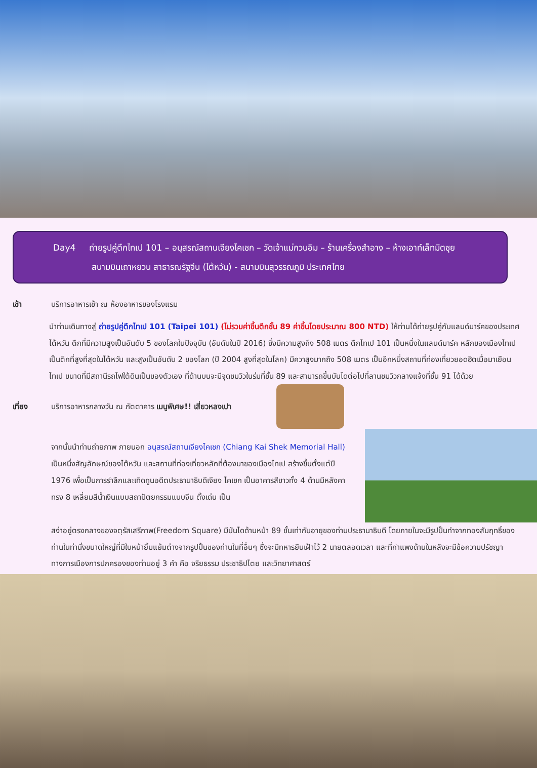Day4 ถ่ายรูปคู่ตึกไทเป 101 – อนุสรณ์สถานเจียงไคเชก – วัดเจ้าแม่กวนอิม – ร้านเครื่องสำอาง – ห้างเอาท์เล็ทมิตซุย
สนามบินเถาหยวน สาธารณรัฐจีน (ไต้หวัน) - สนามบินสุวรรณภูมิ ประเทศไทย
เช้า บริการอาหารเช้า ณ ห้องอาหารของโรงแรม
นำท่านเดินทางสู่ ถ่ายรูปคู่ตึกไทเป 101 (Taipei 101) (ไม่รวมค่าขึ้นตึกชั้น 89 ค่าขึ้นโดยประมาณ 800 NTD) ให้ท่านได้ถ่ายรูปคู่กับแลนด์มาร์คของประเทศไต้หวัน ตึกที่มีความสูงเป็นอันดับ 5 ของโลกในปัจจุบัน (อันดับในปี 2016) ซึ่งมีความสูงถึง 508 เมตร ตึกไทเป 101 เป็นหนึ่งในแลนด์มาร์ค หลักของเมืองไทเป เป็นตึกที่สูงที่สุดในไต้หวัน และสูงเป็นอันดับ 2 ของโลก (ปี 2004 สูงที่สุดในโลก) มีควาสูงมากถึง 508 เมตร เป็นอีกหนึ่งสถานที่ท่องเที่ยวยอดฮิตเมื่อมาเยือนไทเป ขนาดที่มีสถานีรถไฟใต้ดินเป็นของตัวเอง ที่ด้านบนจะมีจุดชมวิวในร่มที่ชั้น 89 และสามารถขึ้นบันไดต่อไปที่ลานชมวิวกลางแจ้งที่ชั้น 91 ได้ด้วย
เที่ยง
บริการอาหารกลางวัน ณ ภัตตาคาร เมนูพิเศษ!! เสี่ยวหลงเปา
จากนั้นนำท่านถ่ายภาพ ภายนอก อนุสรณ์สถานเจียงไคเชก (Chiang Kai Shek Memorial Hall) เป็นหนึ่งสัญลักษณ์ของไต้หวัน และสถานที่ท่องเที่ยวหลักที่ต้องมาของเมืองไทเป สร้างขึ้นตั้งแต่ปี 1976 เพื่อเป็นการรำลึกและเทิดทูนอดีตประธานาธิบดีเจียง ไคเชก เป็นอาคารสีขาวทั้ง 4 ด้านมีหลังคาทรง 8 เหลี่ยมสีน้ำเงินแบบสถาปัตยกรรมแบบจีน ตั้งเด่น เป็น
สง่าอยู่ตรงกลางของจตุรัสเสรีภาพ(Freedom Square) มีบันไดด้านหน้า 89 ขั้นเท่ากับอายุของท่านประธานาธิบดี โดยภายในจะมีรูปปั้นทำจากทองสัมฤทธิ์ของท่านในท่านั่งขนาดใหญ่ที่มีใบหน้ายิ้มแย้มต่างจากรูปปั้นของท่านในที่อื่นๆ ซึ่งจะมีทหารยืนเฝ้าไว้ 2 นายตลอดเวลา และที่กำแพงด้านในหลังจะมีข้อความปรัชญาทางการเมืองการปกครองของท่านอยู่ 3 คำ คือ จริยธรรม ประชาธิปไตย และวิทยาศาสตร์